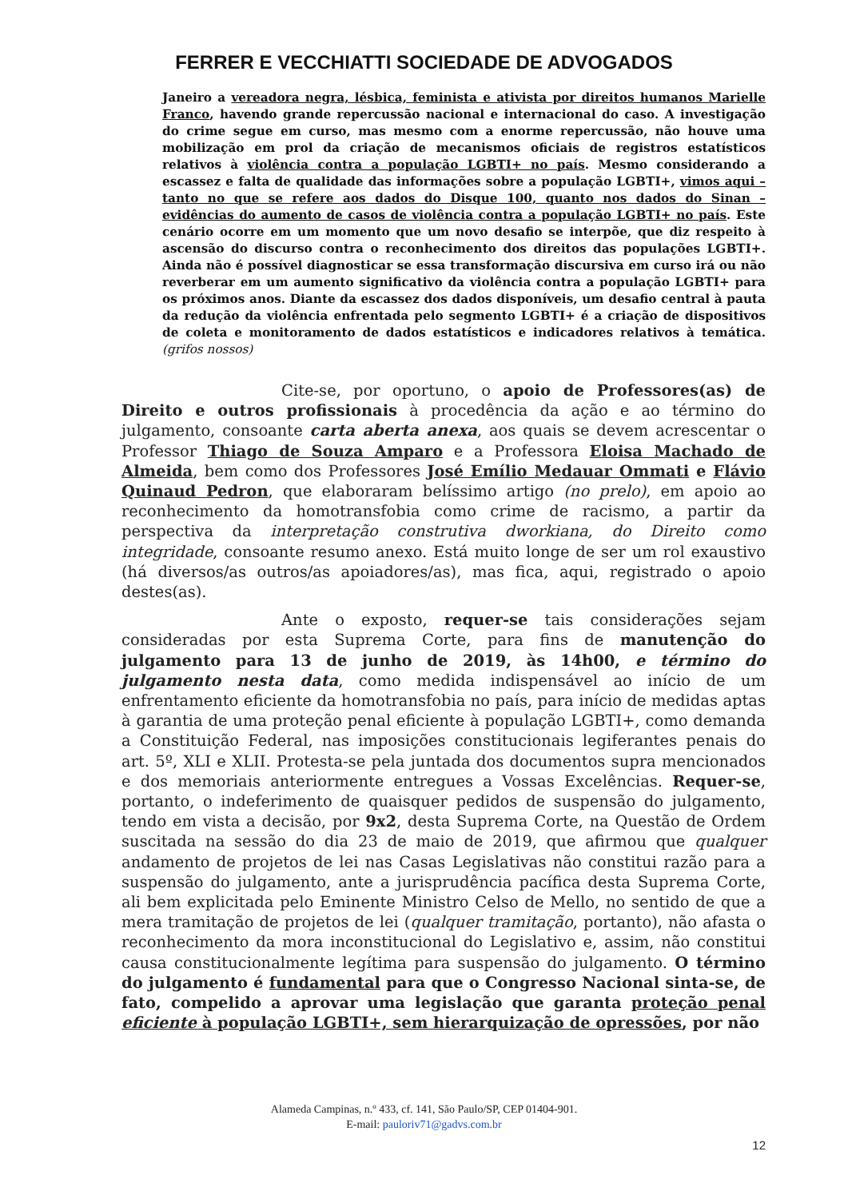FERRER E VECCHIATTI SOCIEDADE DE ADVOGADOS
Janeiro a vereadora negra, lésbica, feminista e ativista por direitos humanos Marielle Franco, havendo grande repercussão nacional e internacional do caso. A investigação do crime segue em curso, mas mesmo com a enorme repercussão, não houve uma mobilização em prol da criação de mecanismos oficiais de registros estatísticos relativos à violência contra a população LGBTI+ no país. Mesmo considerando a escassez e falta de qualidade das informações sobre a população LGBTI+, vimos aqui – tanto no que se refere aos dados do Disque 100, quanto nos dados do Sinan – evidências do aumento de casos de violência contra a população LGBTI+ no país. Este cenário ocorre em um momento que um novo desafio se interpõe, que diz respeito à ascensão do discurso contra o reconhecimento dos direitos das populações LGBTI+. Ainda não é possível diagnosticar se essa transformação discursiva em curso irá ou não reverberar em um aumento significativo da violência contra a população LGBTI+ para os próximos anos. Diante da escassez dos dados disponíveis, um desafio central à pauta da redução da violência enfrentada pelo segmento LGBTI+ é a criação de dispositivos de coleta e monitoramento de dados estatísticos e indicadores relativos à temática. (grifos nossos)
Cite-se, por oportuno, o apoio de Professores(as) de Direito e outros profissionais à procedência da ação e ao término do julgamento, consoante carta aberta anexa, aos quais se devem acrescentar o Professor Thiago de Souza Amparo e a Professora Eloisa Machado de Almeida, bem como dos Professores José Emílio Medauar Ommati e Flávio Quinaud Pedron, que elaboraram belíssimo artigo (no prelo), em apoio ao reconhecimento da homotransfobia como crime de racismo, a partir da perspectiva da interpretação construtiva dworkiana, do Direito como integridade, consoante resumo anexo. Está muito longe de ser um rol exaustivo (há diversos/as outros/as apoiadores/as), mas fica, aqui, registrado o apoio destes(as).
Ante o exposto, requer-se tais considerações sejam consideradas por esta Suprema Corte, para fins de manutenção do julgamento para 13 de junho de 2019, às 14h00, e término do julgamento nesta data, como medida indispensável ao início de um enfrentamento eficiente da homotransfobia no país, para início de medidas aptas à garantia de uma proteção penal eficiente à população LGBTI+, como demanda a Constituição Federal, nas imposições constitucionais legiferantes penais do art. 5º, XLI e XLII. Protesta-se pela juntada dos documentos supra mencionados e dos memoriais anteriormente entregues a Vossas Excelências. Requer-se, portanto, o indeferimento de quaisquer pedidos de suspensão do julgamento, tendo em vista a decisão, por 9x2, desta Suprema Corte, na Questão de Ordem suscitada na sessão do dia 23 de maio de 2019, que afirmou que qualquer andamento de projetos de lei nas Casas Legislativas não constitui razão para a suspensão do julgamento, ante a jurisprudência pacífica desta Suprema Corte, ali bem explicitada pelo Eminente Ministro Celso de Mello, no sentido de que a mera tramitação de projetos de lei (qualquer tramitação, portanto), não afasta o reconhecimento da mora inconstitucional do Legislativo e, assim, não constitui causa constitucionalmente legítima para suspensão do julgamento. O término do julgamento é fundamental para que o Congresso Nacional sinta-se, de fato, compelido a aprovar uma legislação que garanta proteção penal eficiente à população LGBTI+, sem hierarquização de opressões, por não
Alameda Campinas, n.º 433, cf. 141, São Paulo/SP, CEP 01404-901.
E-mail: pauloriv71@gadvs.com.br
12